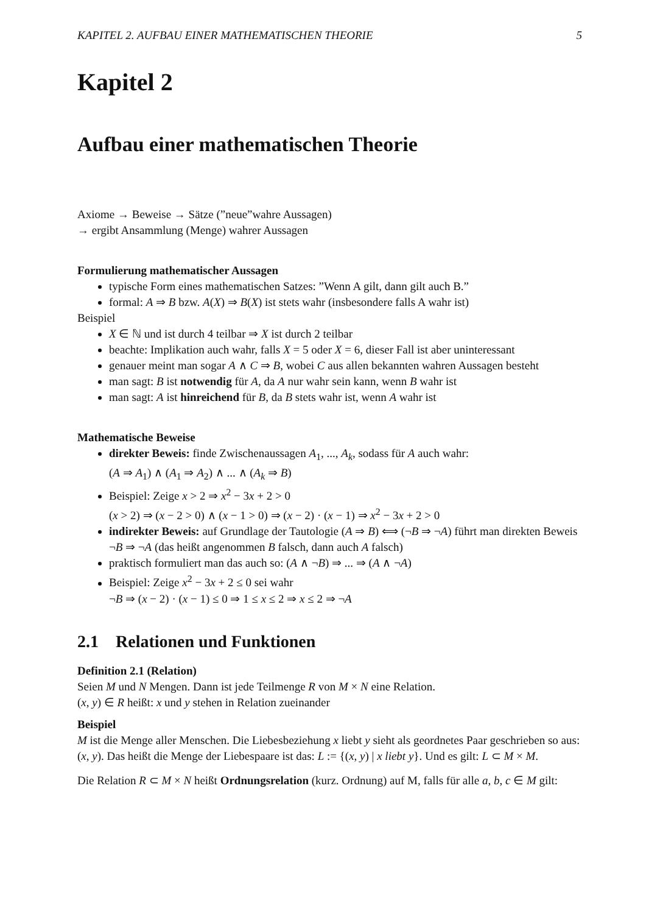KAPITEL 2. AUFBAU EINER MATHEMATISCHEN THEORIE 5
Kapitel 2
Aufbau einer mathematischen Theorie
Axiome → Beweise → Sätze (”neue”wahre Aussagen)
→ ergibt Ansammlung (Menge) wahrer Aussagen
Formulierung mathematischer Aussagen
typische Form eines mathematischen Satzes: ”Wenn A gilt, dann gilt auch B.”
formal: A ⇒ B bzw. A(X) ⇒ B(X) ist stets wahr (insbesondere falls A wahr ist)
Beispiel
X ∈ ℕ und ist durch 4 teilbar ⇒ X ist durch 2 teilbar
beachte: Implikation auch wahr, falls X = 5 oder X = 6, dieser Fall ist aber uninteressant
genauer meint man sogar A ∧ C ⇒ B, wobei C aus allen bekannten wahren Aussagen besteht
man sagt: B ist notwendig für A, da A nur wahr sein kann, wenn B wahr ist
man sagt: A ist hinreichend für B, da B stets wahr ist, wenn A wahr ist
Mathematische Beweise
direkter Beweis: finde Zwischenaussagen A<sub>1</sub>, ..., A<sub>k</sub>, sodass für A auch wahr:
(A ⇒ A<sub>1</sub>) ∧ (A<sub>1</sub> ⇒ A<sub>2</sub>) ∧ ... ∧ (A<sub>k</sub> ⇒ B)
Beispiel: Zeige x > 2 ⇒ x<sup>2</sup> − 3x + 2 > 0
(x > 2) ⇒ (x − 2 > 0) ∧ (x − 1 > 0) ⇒ (x − 2) · (x − 1) ⇒ x<sup>2</sup> − 3x + 2 > 0
indirekter Beweis: auf Grundlage der Tautologie (A ⇒ B) ⟺ (¬B ⇒ ¬A) führt man direkten Beweis ¬B ⇒ ¬A (das heißt angenommen B falsch, dann auch A falsch)
praktisch formuliert man das auch so: (A ∧ ¬B) ⇒ ... ⇒ (A ∧ ¬A)
Beispiel: Zeige x<sup>2</sup> − 3x + 2 ≤ 0 sei wahr
¬B ⇒ (x − 2) · (x − 1) ≤ 0 ⇒ 1 ≤ x ≤ 2 ⇒ x ≤ 2 ⇒ ¬A
2.1 Relationen und Funktionen
Definition 2.1 (Relation)
Seien M und N Mengen. Dann ist jede Teilmenge R von M × N eine Relation.
(x, y) ∈ R heißt: x und y stehen in Relation zueinander
Beispiel
M ist die Menge aller Menschen. Die Liebesbeziehung x liebt y sieht als geordnetes Paar geschrieben so aus: (x, y). Das heißt die Menge der Liebespaare ist das: L := {(x, y) | x liebt y}. Und es gilt: L ⊂ M × M.
Die Relation R ⊂ M × N heißt Ordnungsrelation (kurz. Ordnung) auf M, falls für alle a, b, c ∈ M gilt: